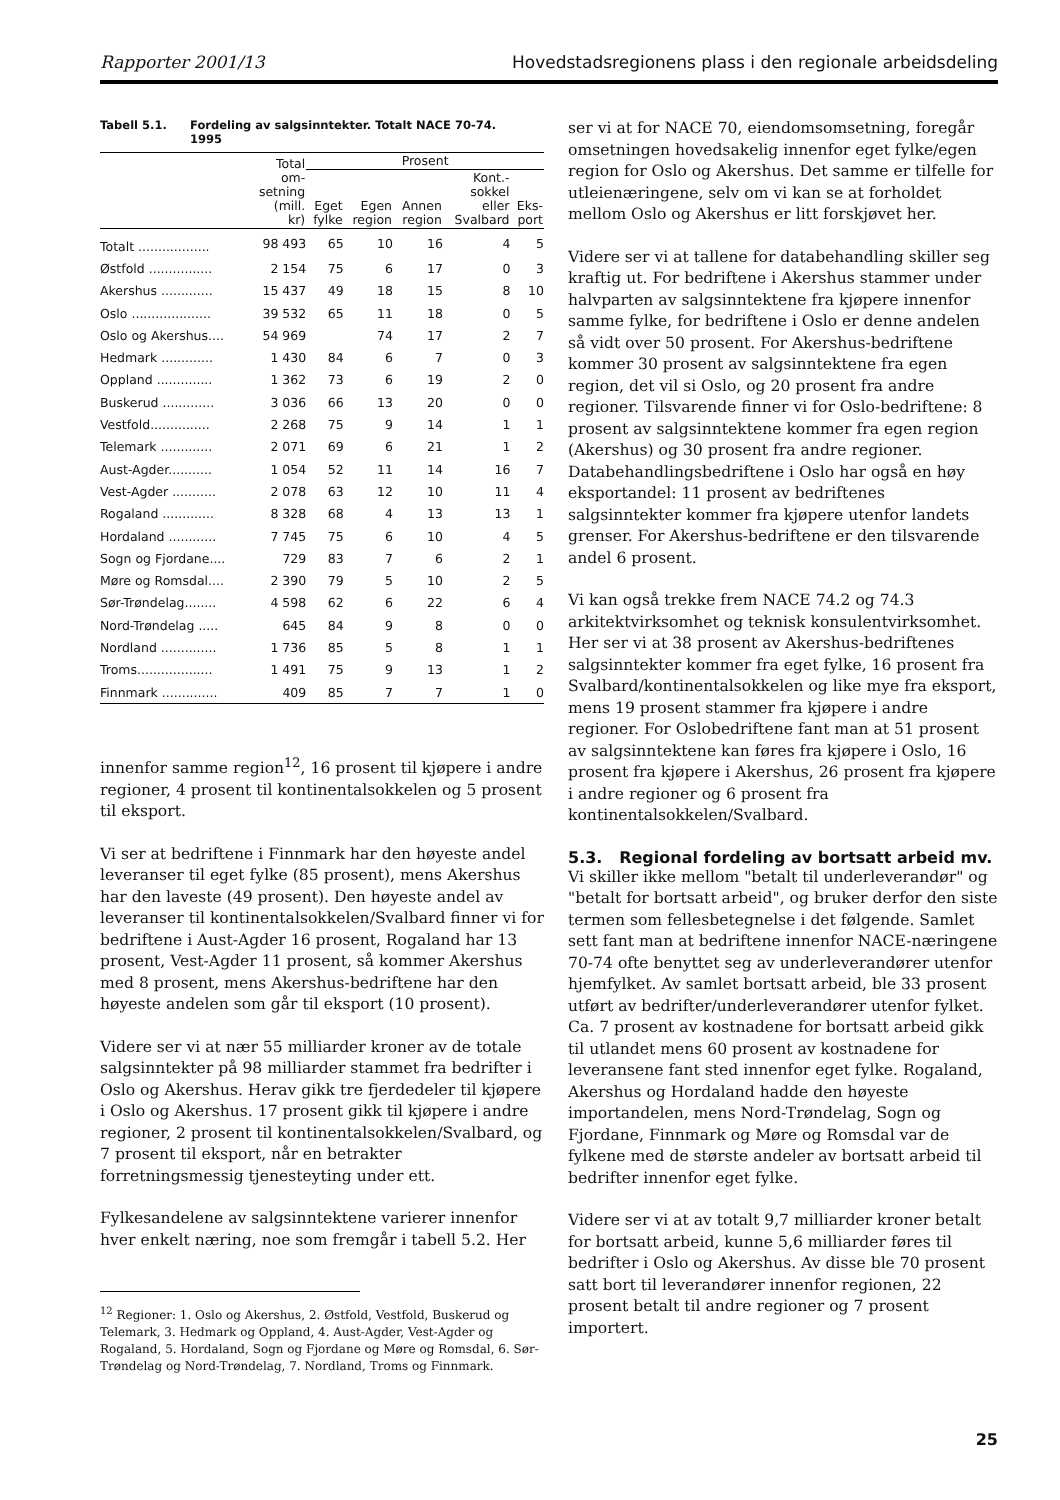Rapporter 2001/13 Hovedstadsregionens plass i den regionale arbeidsdeling
Tabell 5.1. Fordeling av salgsinntekter. Totalt NACE 70-74.
1995
| | Total om- setning (mill. kr) | Prosent | | | | |
| --- | --- | --- | --- | --- | --- | --- |
| | | Eget fylke | Egen region | Annen region | Kont.- sokkel eller Svalbard | Eks- port |
| Totalt .................. | 98 493 | 65 | 10 | 16 | 4 | 5 |
| Østfold ................ | 2 154 | 75 | 6 | 17 | 0 | 3 |
| Akershus ............. | 15 437 | 49 | 18 | 15 | 8 | 10 |
| Oslo .................... | 39 532 | 65 | 11 | 18 | 0 | 5 |
| Oslo og Akershus.... | 54 969 | | 74 | 17 | 2 | 7 |
| Hedmark ............. | 1 430 | 84 | 6 | 7 | 0 | 3 |
| Oppland .............. | 1 362 | 73 | 6 | 19 | 2 | 0 |
| Buskerud ............. | 3 036 | 66 | 13 | 20 | 0 | 0 |
| Vestfold............... | 2 268 | 75 | 9 | 14 | 1 | 1 |
| Telemark ............. | 2 071 | 69 | 6 | 21 | 1 | 2 |
| Aust-Agder........... | 1 054 | 52 | 11 | 14 | 16 | 7 |
| Vest-Agder ........... | 2 078 | 63 | 12 | 10 | 11 | 4 |
| Rogaland ............. | 8 328 | 68 | 4 | 13 | 13 | 1 |
| Hordaland ............ | 7 745 | 75 | 6 | 10 | 4 | 5 |
| Sogn og Fjordane.... | 729 | 83 | 7 | 6 | 2 | 1 |
| Møre og Romsdal.... | 2 390 | 79 | 5 | 10 | 2 | 5 |
| Sør-Trøndelag........ | 4 598 | 62 | 6 | 22 | 6 | 4 |
| Nord-Trøndelag ..... | 645 | 84 | 9 | 8 | 0 | 0 |
| Nordland .............. | 1 736 | 85 | 5 | 8 | 1 | 1 |
| Troms................... | 1 491 | 75 | 9 | 13 | 1 | 2 |
| Finnmark .............. | 409 | 85 | 7 | 7 | 1 | 0 |
innenfor samme region<sup>12</sup>, 16 prosent til kjøpere i andre regioner, 4 prosent til kontinentalsokkelen og 5 prosent til eksport.
Vi ser at bedriftene i Finnmark har den høyeste andel leveranser til eget fylke (85 prosent), mens Akershus har den laveste (49 prosent). Den høyeste andel av leveranser til kontinentalsokkelen/Svalbard finner vi for bedriftene i Aust-Agder 16 prosent, Rogaland har 13 prosent, Vest-Agder 11 prosent, så kommer Akershus med 8 prosent, mens Akershus-bedriftene har den høyeste andelen som går til eksport (10 prosent).
Videre ser vi at nær 55 milliarder kroner av de totale salgsinntekter på 98 milliarder stammet fra bedrifter i Oslo og Akershus. Herav gikk tre fjerdedeler til kjøpere i Oslo og Akershus. 17 prosent gikk til kjøpere i andre regioner, 2 prosent til kontinentalsokkelen/Svalbard, og 7 prosent til eksport, når en betrakter forretningsmessig tjenesteyting under ett.
Fylkesandelene av salgsinntektene varierer innenfor hver enkelt næring, noe som fremgår i tabell 5.2. Her
<sup>12</sup> Regioner: 1. Oslo og Akershus, 2. Østfold, Vestfold, Buskerud og Telemark, 3. Hedmark og Oppland, 4. Aust-Agder, Vest-Agder og Rogaland, 5. Hordaland, Sogn og Fjordane og Møre og Romsdal, 6. Sør-Trøndelag og Nord-Trøndelag, 7. Nordland, Troms og Finnmark.
ser vi at for NACE 70, eiendomsomsetning, foregår omsetningen hovedsakelig innenfor eget fylke/egen region for Oslo og Akershus. Det samme er tilfelle for utleienæringene, selv om vi kan se at forholdet mellom Oslo og Akershus er litt forskjøvet her.
Videre ser vi at tallene for databehandling skiller seg kraftig ut. For bedriftene i Akershus stammer under halvparten av salgsinntektene fra kjøpere innenfor samme fylke, for bedriftene i Oslo er denne andelen så vidt over 50 prosent. For Akershus-bedriftene kommer 30 prosent av salgsinntektene fra egen region, det vil si Oslo, og 20 prosent fra andre regioner. Tilsvarende finner vi for Oslo-bedriftene: 8 prosent av salgsinntektene kommer fra egen region (Akershus) og 30 prosent fra andre regioner. Databehandlingsbedriftene i Oslo har også en høy eksportandel: 11 prosent av bedriftenes salgsinntekter kommer fra kjøpere utenfor landets grenser. For Akershus-bedriftene er den tilsvarende andel 6 prosent.
Vi kan også trekke frem NACE 74.2 og 74.3 arkitektvirksomhet og teknisk konsulentvirksomhet. Her ser vi at 38 prosent av Akershus-bedriftenes salgsinntekter kommer fra eget fylke, 16 prosent fra Svalbard/kontinentalsokkelen og like mye fra eksport, mens 19 prosent stammer fra kjøpere i andre regioner. For Oslobedriftene fant man at 51 prosent av salgsinntektene kan føres fra kjøpere i Oslo, 16 prosent fra kjøpere i Akershus, 26 prosent fra kjøpere i andre regioner og 6 prosent fra kontinentalsokkelen/Svalbard.
5.3. Regional fordeling av bortsatt arbeid mv.
Vi skiller ikke mellom "betalt til underleverandør" og "betalt for bortsatt arbeid", og bruker derfor den siste termen som fellesbetegnelse i det følgende. Samlet sett fant man at bedriftene innenfor NACE-næringene 70-74 ofte benyttet seg av underleverandører utenfor hjemfylket. Av samlet bortsatt arbeid, ble 33 prosent utført av bedrifter/underleverandører utenfor fylket. Ca. 7 prosent av kostnadene for bortsatt arbeid gikk til utlandet mens 60 prosent av kostnadene for leveransene fant sted innenfor eget fylke. Rogaland, Akershus og Hordaland hadde den høyeste importandelen, mens Nord-Trøndelag, Sogn og Fjordane, Finnmark og Møre og Romsdal var de fylkene med de største andeler av bortsatt arbeid til bedrifter innenfor eget fylke.
Videre ser vi at av totalt 9,7 milliarder kroner betalt for bortsatt arbeid, kunne 5,6 milliarder føres til bedrifter i Oslo og Akershus. Av disse ble 70 prosent satt bort til leverandører innenfor regionen, 22 prosent betalt til andre regioner og 7 prosent importert.
25